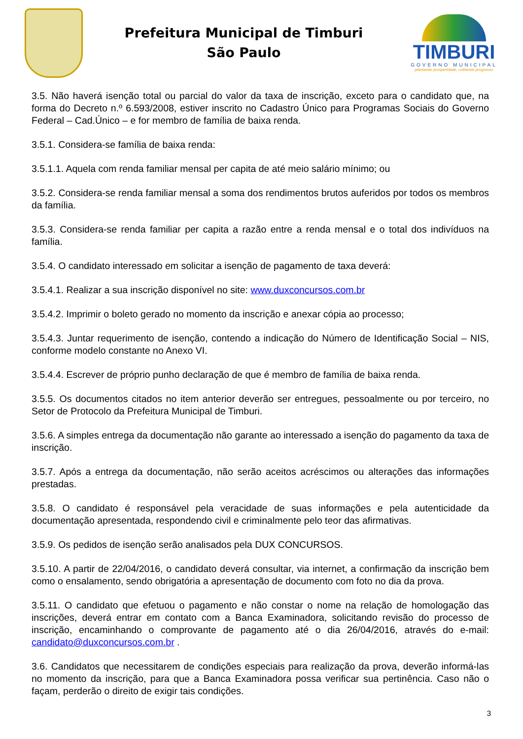Prefeitura Municipal de Timburi
São Paulo
TIMBURI
GOVERNO MUNICIPAL
plantando prosperidade, colhendo progresso
3.5. Não haverá isenção total ou parcial do valor da taxa de inscrição, exceto para o candidato que, na forma do Decreto n.º 6.593/2008, estiver inscrito no Cadastro Único para Programas Sociais do Governo Federal – Cad.Único – e for membro de família de baixa renda.
3.5.1. Considera-se família de baixa renda:
3.5.1.1. Aquela com renda familiar mensal per capita de até meio salário mínimo; ou
3.5.2. Considera-se renda familiar mensal a soma dos rendimentos brutos auferidos por todos os membros da família.
3.5.3. Considera-se renda familiar per capita a razão entre a renda mensal e o total dos indivíduos na família.
3.5.4. O candidato interessado em solicitar a isenção de pagamento de taxa deverá:
3.5.4.1. Realizar a sua inscrição disponível no site: www.duxconcursos.com.br
3.5.4.2. Imprimir o boleto gerado no momento da inscrição e anexar cópia ao processo;
3.5.4.3. Juntar requerimento de isenção, contendo a indicação do Número de Identificação Social – NIS, conforme modelo constante no Anexo VI.
3.5.4.4. Escrever de próprio punho declaração de que é membro de família de baixa renda.
3.5.5. Os documentos citados no item anterior deverão ser entregues, pessoalmente ou por terceiro, no Setor de Protocolo da Prefeitura Municipal de Timburi.
3.5.6. A simples entrega da documentação não garante ao interessado a isenção do pagamento da taxa de inscrição.
3.5.7. Após a entrega da documentação, não serão aceitos acréscimos ou alterações das informações prestadas.
3.5.8. O candidato é responsável pela veracidade de suas informações e pela autenticidade da documentação apresentada, respondendo civil e criminalmente pelo teor das afirmativas.
3.5.9. Os pedidos de isenção serão analisados pela DUX CONCURSOS.
3.5.10. A partir de 22/04/2016, o candidato deverá consultar, via internet, a confirmação da inscrição bem como o ensalamento, sendo obrigatória a apresentação de documento com foto no dia da prova.
3.5.11. O candidato que efetuou o pagamento e não constar o nome na relação de homologação das inscrições, deverá entrar em contato com a Banca Examinadora, solicitando revisão do processo de inscrição, encaminhando o comprovante de pagamento até o dia 26/04/2016, através do e-mail: candidato@duxconcursos.com.br .
3.6. Candidatos que necessitarem de condições especiais para realização da prova, deverão informá-las no momento da inscrição, para que a Banca Examinadora possa verificar sua pertinência. Caso não o façam, perderão o direito de exigir tais condições.
3